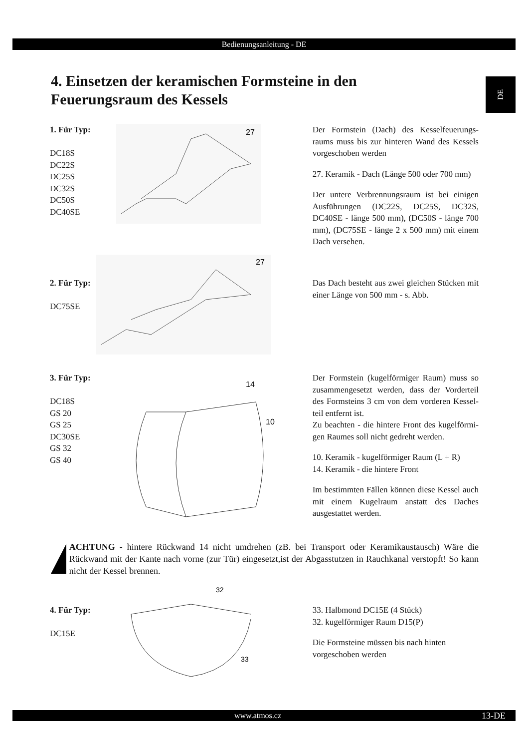Bedienungsanleitung - DE
DE
4. Einsetzen der keramischen Formsteine in den
Feuerungsraum des Kessels
1. Für Typ:
DC18S
DC22S
DC25S
DC32S
DC50S
DC40SE
27
Der Formstein (Dach) des Kesselfeuerungs­raums muss bis zur hinteren Wand des Kessels vorgeschoben werden
27. Keramik - Dach (Länge 500 oder 700 mm)
Der untere Verbrennungsraum ist bei eini­gen Ausführungen (DC22S, DC25S, DC32S, DC40SE - länge 500 mm), (DC50S - länge 700 mm), (DC75SE - länge 2 x 500 mm) mit einem Dach versehen.
2. Für Typ:
DC75SE
27
Das Dach besteht aus zwei gleichen Stücken mit einer Länge von 500 mm - s. Abb.
3. Für Typ:
DC18S
GS 20
GS 25
DC30SE
GS 32
GS 40
14
10
Der Formstein (kugelförmiger Raum) muss so zusammengesetzt werden, dass der Vorderteil des Formsteins 3 cm von dem vorderen Kessel­teil entfernt ist.
Zu beachten - die hintere Front des kugelförmi­gen Raumes soll nicht gedreht werden.
10. Keramik - kugelförmiger Raum (L + R)
14. Keramik - die hintere Front
Im bestimmten Fällen können diese Kessel auch mit einem Kugelraum anstatt des Daches ausgestattet werden.
!
ACHTUNG - hintere Rückwand 14 nicht umdrehen (zB. bei Transport oder Keramikaustausch) Wäre die Rückwand mit der Kante nach vorne (zur Tür) eingesetzt,ist der Abgasstutzen in Rauchkanal verstopft! So kann nicht der Kessel brennen.
4. Für Typ:
DC15E
32
33
33. Halbmond DC15E (4 Stück)
32. kugelförmiger Raum D15(P)
Die Formsteine müssen bis nach hinten vorgeschoben werden
www.atmos.cz 13-DE